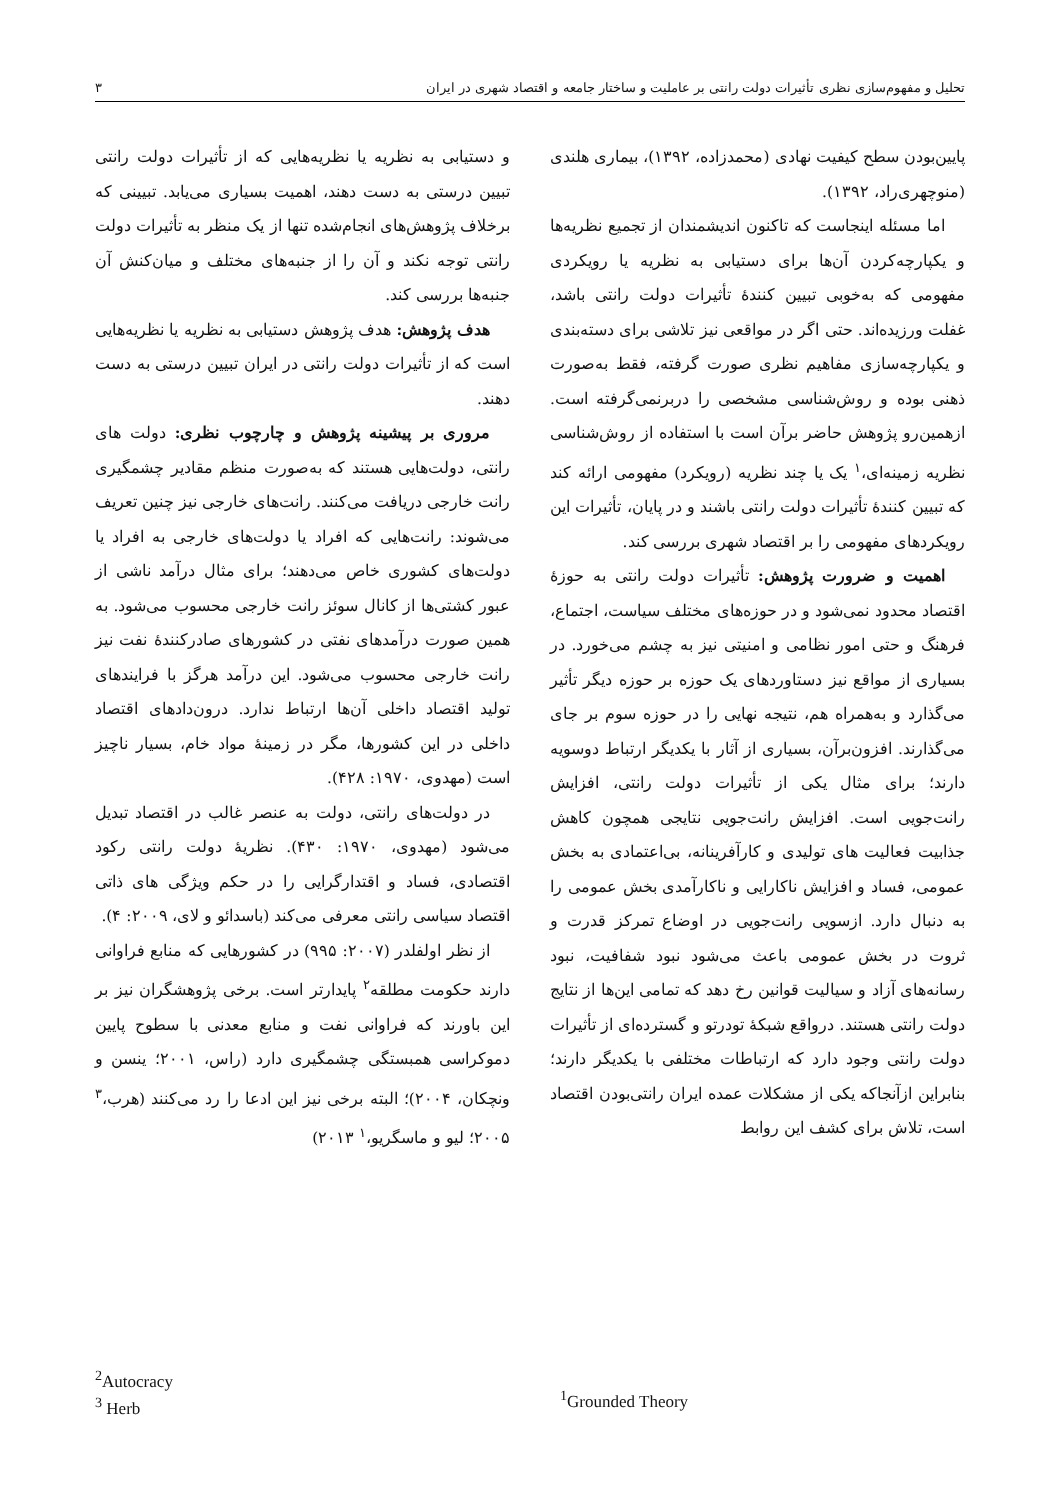تحلیل و مفهوم‌سازی نظری تأثیرات دولت رانتی بر عاملیت و ساختار جامعه و اقتصاد شهری در ایران ۳
پایین‌بودن سطح کیفیت نهادی (محمدزاده، ۱۳۹۲)، بیماری هلندی (منوچهری‌راد، ۱۳۹۲).
اما مسئله اینجاست که تاکنون اندیشمندان از تجمیع نظریه‌ها و یکپارچه‌کردن آن‌ها برای دستیابی به نظریه یا رویکردی مفهومی که به‌خوبی تبیین کنندهٔ تأثیرات دولت رانتی باشد، غفلت ورزیده‌اند. حتی اگر در مواقعی نیز تلاشی برای دسته‌بندی و یکپارچه‌سازی مفاهیم نظری صورت گرفته، فقط به‌صورت ذهنی بوده و روش‌شناسی مشخصی را دربرنمی‌گرفته است. ازهمین‌رو پژوهش حاضر برآن است با استفاده از روش‌شناسی نظریه زمینه‌ای،<sup>۱</sup> یک یا چند نظریه (رویکرد) مفهومی ارائه کند که تبیین کنندهٔ تأثیرات دولت رانتی باشند و در پایان، تأثیرات این رویکردهای مفهومی را بر اقتصاد شهری بررسی کند.
اهمیت و ضرورت پژوهش: تأثیرات دولت رانتی به حوزهٔ اقتصاد محدود نمی‌شود و در حوزه‌های مختلف سیاست، اجتماع، فرهنگ و حتی امور نظامی و امنیتی نیز به چشم می‌خورد. در بسیاری از مواقع نیز دستاوردهای یک حوزه بر حوزه دیگر تأثیر می‌گذارد و به‌همراه هم، نتیجه نهایی را در حوزه سوم بر جای می‌گذارند. افزون‌برآن، بسیاری از آثار با یکدیگر ارتباط دوسویه دارند؛ برای مثال یکی از تأثیرات دولت رانتی، افزایش رانت‌جویی است. افزایش رانت‌جویی نتایجی همچون کاهش جذابیت فعالیت های تولیدی و کارآفرینانه، بی‌اعتمادی به بخش عمومی، فساد و افزایش ناکارایی و ناکارآمدی بخش عمومی را به دنبال دارد. ازسویی رانت‌جویی در اوضاع تمرکز قدرت و ثروت در بخش عمومی باعث می‌شود نبود شفافیت، نبود رسانه‌های آزاد و سیالیت قوانین رخ دهد که تمامی این‌ها از نتایج دولت رانتی هستند. درواقع شبکهٔ تودرتو و گسترده‌ای از تأثیرات دولت رانتی وجود دارد که ارتباطات مختلفی با یکدیگر دارند؛ بنابراین ازآنجاکه یکی از مشکلات عمده ایران رانتی‌بودن اقتصاد است، تلاش برای کشف این روابط
و دستیابی به نظریه یا نظریه‌هایی که از تأثیرات دولت رانتی تبیین درستی به دست دهند، اهمیت بسیاری می‌یابد. تبیینی که برخلاف پژوهش‌های انجام‌شده تنها از یک منظر به تأثیرات دولت رانتی توجه نکند و آن را از جنبه‌های مختلف و میان‌کنش آن جنبه‌ها بررسی کند.
هدف پژوهش: هدف پژوهش دستیابی به نظریه یا نظریه‌هایی است که از تأثیرات دولت رانتی در ایران تبیین درستی به دست دهند.
مروری بر پیشینه پژوهش و چارچوب نظری: دولت های رانتی، دولت‌هایی هستند که به‌صورت منظم مقادیر چشمگیری رانت خارجی دریافت می‌کنند. رانت‌های خارجی نیز چنین تعریف می‌شوند: رانت‌هایی که افراد یا دولت‌های خارجی به افراد یا دولت‌های کشوری خاص می‌دهند؛ برای مثال درآمد ناشی از عبور کشتی‌ها از کانال سوئز رانت خارجی محسوب می‌شود. به همین صورت درآمدهای نفتی در کشورهای صادرکنندهٔ نفت نیز رانت خارجی محسوب می‌شود. این درآمد هرگز با فرایندهای تولید اقتصاد داخلی آن‌ها ارتباط ندارد. درون‌دادهای اقتصاد داخلی در این کشورها، مگر در زمینهٔ مواد خام، بسیار ناچیز است (مهدوی، ۱۹۷۰: ۴۲۸).
در دولت‌های رانتی، دولت به عنصر غالب در اقتصاد تبدیل می‌شود (مهدوی، ۱۹۷۰: ۴۳۰). نظریهٔ دولت رانتی رکود اقتصادی، فساد و اقتدارگرایی را در حکم ویژگی های ذاتی اقتصاد سیاسی رانتی معرفی می‌کند (باسدائو و لای، ۲۰۰۹: ۴).
از نظر اولفلدر (۲۰۰۷: ۹۹۵) در کشورهایی که منابع فراوانی دارند حکومت مطلقه<sup>۲</sup> پایدارتر است. برخی پژوهشگران نیز بر این باورند که فراوانی نفت و منابع معدنی با سطوح پایین دموکراسی همبستگی چشمگیری دارد (راس، ۲۰۰۱؛ ینسن و ونچکان، ۲۰۰۴)؛ البته برخی نیز این ادعا را رد می‌کنند (هرب،<sup>۳</sup> ۲۰۰۵؛ لیو و ماسگریو،<sup>۱</sup> ۲۰۱۳)
<sup>2</sup> Autocracy
<sup>3</sup> Herb
<sup>1</sup> Grounded Theory